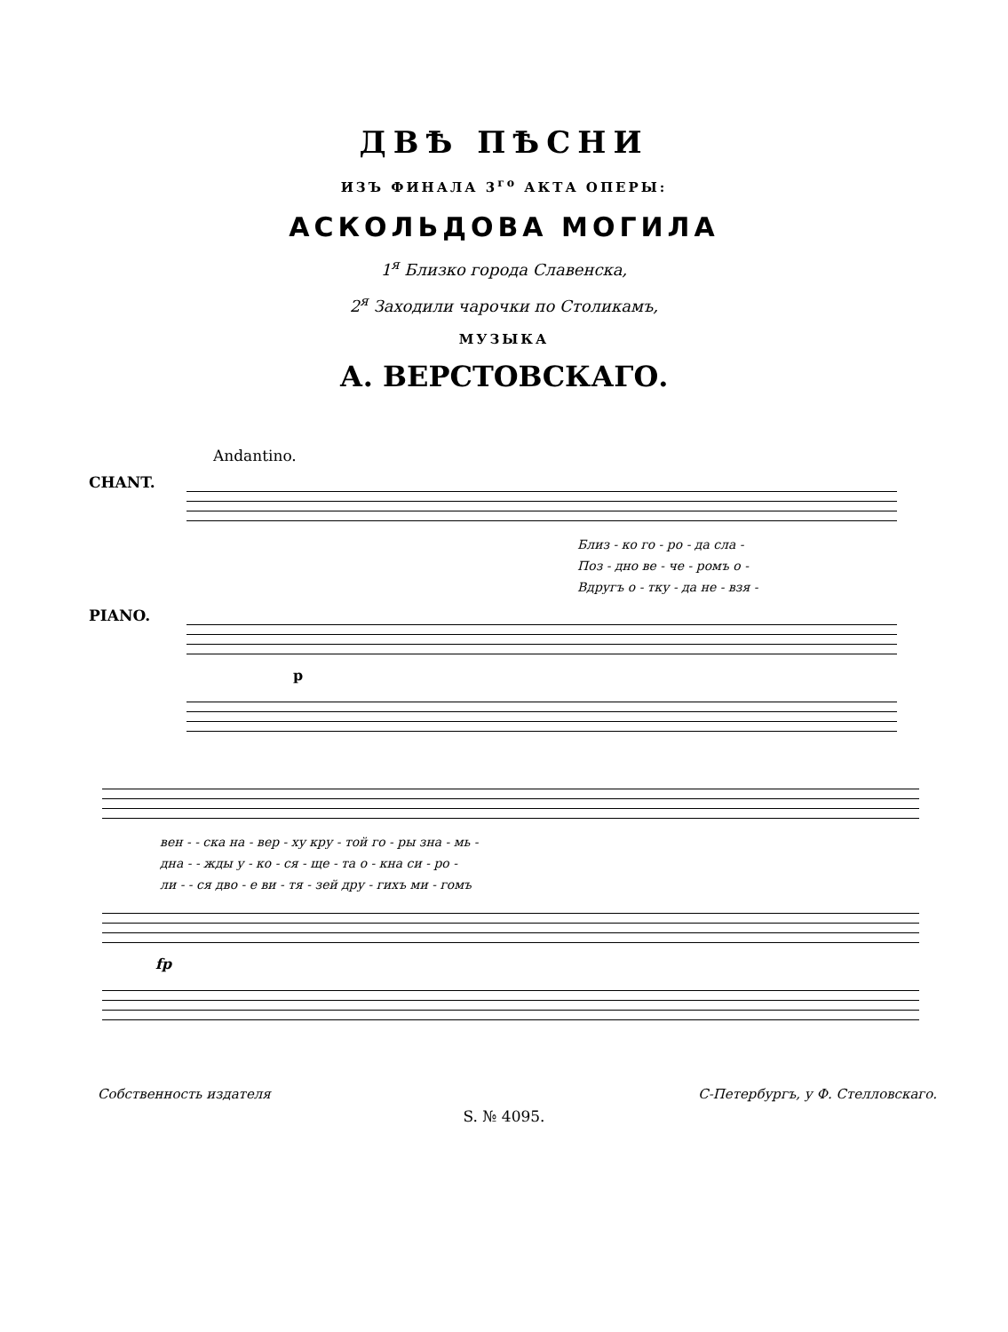ДВѢ ПѢСНИ
ИЗЪ ФИНАЛА 3<sup>го</sup> АКТА ОПЕРЫ:
АСКОЛЬДОВА МОГИЛА
1<sup>я</sup> Близко города Славенска,
2<sup>я</sup> Заходили чарочки по Столикамъ,
МУЗЫКА
А. ВЕРСТОВСКАГО.
Andantino.
CHANT.
Близ - ко го - ро - да сла -
Поз - дно ве - че - ромъ о -
Вдругъ о - тку - да не - взя -
PIANO. p
вен - - ска на - вер - ху кру - той го - ры зна - мь -
дна - - жды у - ко - ся - ще - та о - кна си - ро -
ли - - ся дво - е ви - тя - зей дру - гихъ ми - гомъ
fp
Собственность издателя С-Петербургъ, у Ф. Стелловскаго.
S. № 4095.